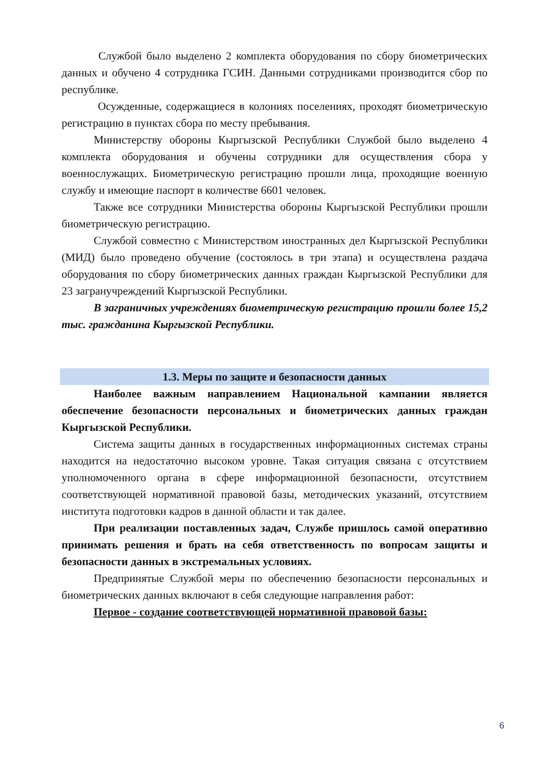Службой было выделено 2 комплекта оборудования по сбору биометрических данных и обучено 4 сотрудника ГСИН. Данными сотрудниками производится сбор по республике.
Осужденные, содержащиеся в колониях поселениях, проходят биометрическую регистрацию в пунктах сбора по месту пребывания.
Министерству обороны Кыргызской Республики Службой было выделено 4 комплекта оборудования и обучены сотрудники для осуществления сбора у военнослужащих. Биометрическую регистрацию прошли лица, проходящие военную службу и имеющие паспорт в количестве 6601 человек.
Также все сотрудники Министерства обороны Кыргызской Республики прошли биометрическую регистрацию.
Службой совместно с Министерством иностранных дел Кыргызской Республики (МИД) было проведено обучение (состоялось в три этапа) и осуществлена раздача оборудования по сбору биометрических данных граждан Кыргызской Республики для 23 загранучреждений Кыргызской Республики.
В заграничных учреждениях биометрическую регистрацию прошли более 15,2 тыс. гражданина Кыргызской Республики.
1.3. Меры по защите и безопасности данных
Наиболее важным направлением Национальной кампании является обеспечение безопасности персональных и биометрических данных граждан Кыргызской Республики.
Система защиты данных в государственных информационных системах страны находится на недостаточно высоком уровне. Такая ситуация связана с отсутствием уполномоченного органа в сфере информационной безопасности, отсутствием соответствующей нормативной правовой базы, методических указаний, отсутствием института подготовки кадров в данной области и так далее.
При реализации поставленных задач, Службе пришлось самой оперативно принимать решения и брать на себя ответственность по вопросам защиты и безопасности данных в экстремальных условиях.
Предпринятые Службой меры по обеспечению безопасности персональных и биометрических данных включают в себя следующие направления работ:
Первое - создание соответствующей нормативной правовой базы:
6